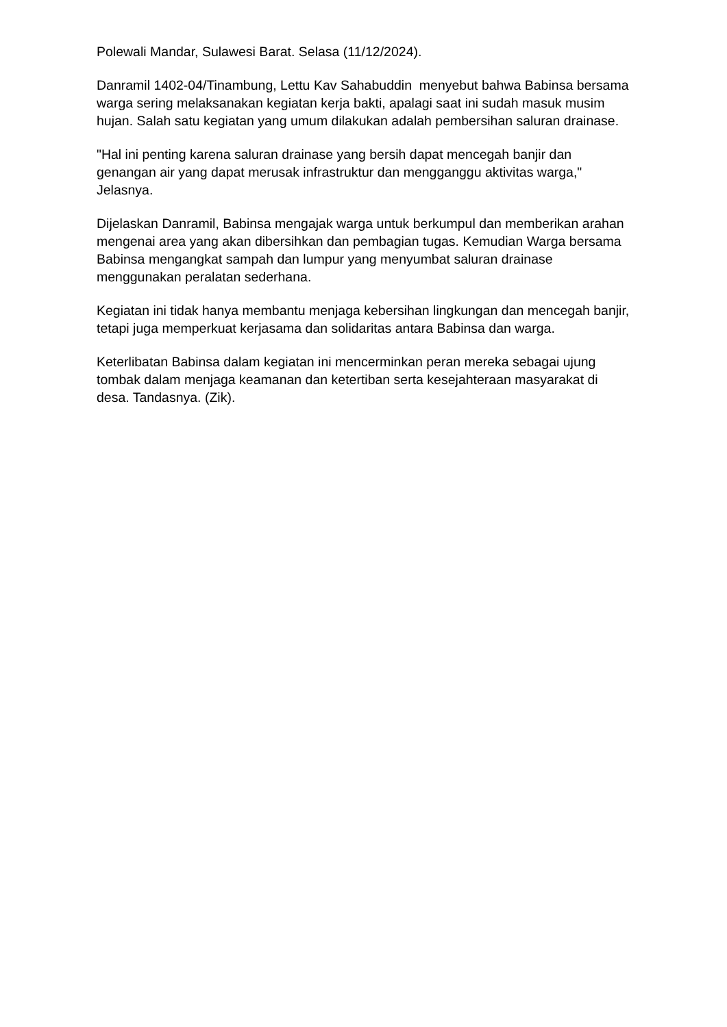Polewali Mandar, Sulawesi Barat. Selasa (11/12/2024).
Danramil 1402-04/Tinambung, Lettu Kav Sahabuddin menyebut bahwa Babinsa bersama warga sering melaksanakan kegiatan kerja bakti, apalagi saat ini sudah masuk musim hujan. Salah satu kegiatan yang umum dilakukan adalah pembersihan saluran drainase.
"Hal ini penting karena saluran drainase yang bersih dapat mencegah banjir dan genangan air yang dapat merusak infrastruktur dan mengganggu aktivitas warga," Jelasnya.
Dijelaskan Danramil, Babinsa mengajak warga untuk berkumpul dan memberikan arahan mengenai area yang akan dibersihkan dan pembagian tugas. Kemudian Warga bersama Babinsa mengangkat sampah dan lumpur yang menyumbat saluran drainase menggunakan peralatan sederhana.
Kegiatan ini tidak hanya membantu menjaga kebersihan lingkungan dan mencegah banjir, tetapi juga memperkuat kerjasama dan solidaritas antara Babinsa dan warga.
Keterlibatan Babinsa dalam kegiatan ini mencerminkan peran mereka sebagai ujung tombak dalam menjaga keamanan dan ketertiban serta kesejahteraan masyarakat di desa. Tandasnya. (Zik).